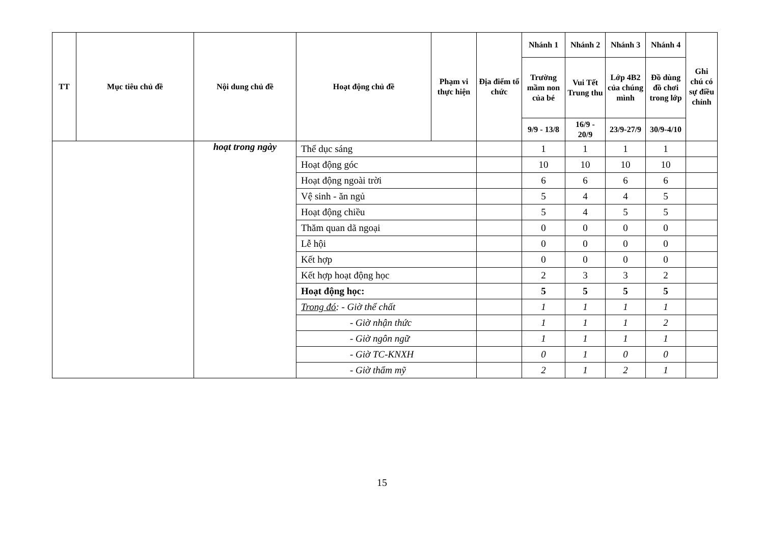| TT | Mục tiêu chủ đề | Nội dung chủ đề | Hoạt động chủ đề | Phạm vi thực hiện | Địa điểm tổ chức | Nhánh 1 | Nhánh 2 | Nhánh 3 | Nhánh 4 | Ghi chú có sự điều chỉnh |
| --- | --- | --- | --- | --- | --- | --- | --- | --- | --- | --- |
| | | | | | | Trường mầm non của bé | Vui Tết Trung thu | Lớp 4B2 của chúng mình | Đồ dùng đồ chơi trong lớp | |
| | | | | | | 9/9 - 13/8 | 16/9 - 20/9 | 23/9-27/9 | 30/9-4/10 | |
| | | hoạt trong ngày | Thể dục sáng | | | 1 | 1 | 1 | 1 | |
| | | | Hoạt động góc | | | 10 | 10 | 10 | 10 | |
| | | | Hoạt động ngoài trời | | | 6 | 6 | 6 | 6 | |
| | | | Vệ sinh - ăn ngủ | | | 5 | 4 | 4 | 5 | |
| | | | Hoạt động chiều | | | 5 | 4 | 5 | 5 | |
| | | | Thăm quan dã ngoại | | | 0 | 0 | 0 | 0 | |
| | | | Lễ hội | | | 0 | 0 | 0 | 0 | |
| | | | Kết hợp | | | 0 | 0 | 0 | 0 | |
| | | | Kết hợp hoạt động học | | | 2 | 3 | 3 | 2 | |
| | | | Hoạt động học: | | | 5 | 5 | 5 | 5 | |
| | | | Trong đó : - Giờ thể chất | | | 1 | 1 | 1 | 1 | |
| | | | - Giờ nhận thức | | | 1 | 1 | 1 | 2 | |
| | | | - Giờ ngôn ngữ | | | 1 | 1 | 1 | 1 | |
| | | | - Giờ TC-KNXH | | | 0 | 1 | 0 | 0 | |
| | | | - Giờ thẩm mỹ | | | 2 | 1 | 2 | 1 | |
15